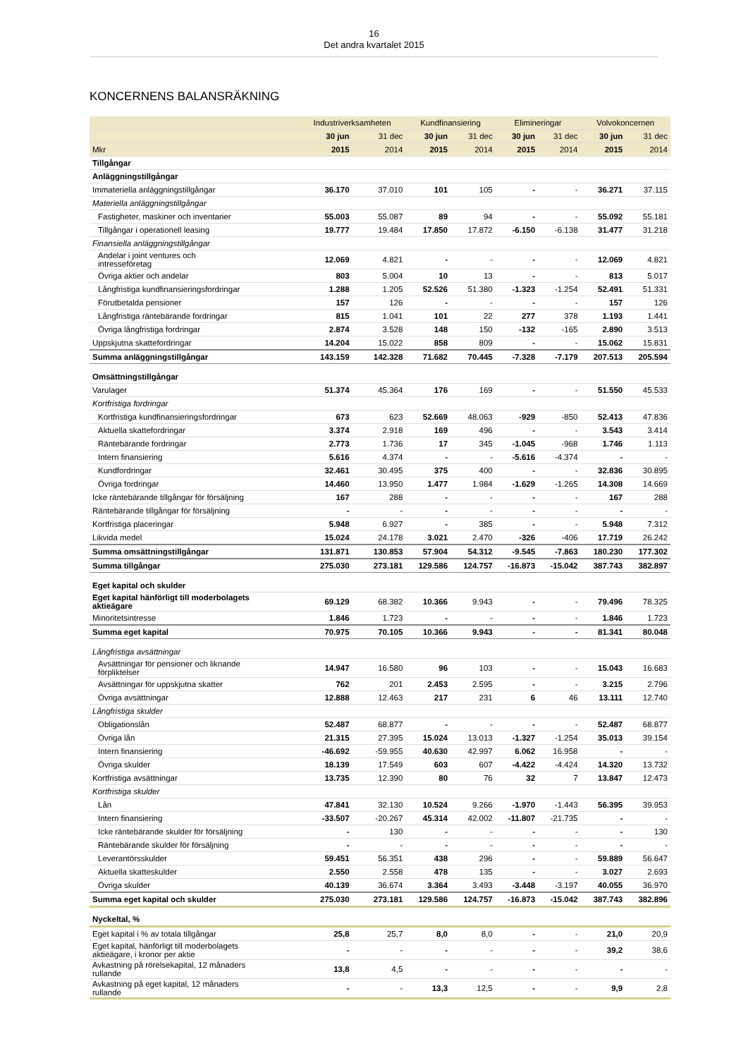16
Det andra kvartalet 2015
KONCERNENS BALANSRÄKNING
| | Industriverksamheten | | Kundfinansiering | | Elimineringar | | Volvokoncernen | |
| --- | --- | --- | --- | --- | --- | --- | --- | --- |
| | 30 jun | 31 dec | 30 jun | 31 dec | 30 jun | 31 dec | 30 jun | 31 dec |
| Mkr | 2015 | 2014 | 2015 | 2014 | 2015 | 2014 | 2015 | 2014 |
| Tillgångar | | | | | | | | |
| Anläggningstillgångar | | | | | | | | |
| Immateriella anläggningstillgångar | 36.170 | 37.010 | 101 | 105 | - | - | 36.271 | 37.115 |
| Materiella anläggningstillgångar | | | | | | | | |
| Fastigheter, maskiner och inventarier | 55.003 | 55.087 | 89 | 94 | - | - | 55.092 | 55.181 |
| Tillgångar i operationell leasing | 19.777 | 19.484 | 17.850 | 17.872 | -6.150 | -6.138 | 31.477 | 31.218 |
| Finansiella anläggningstillgångar | | | | | | | | |
| Andelar i joint ventures och intresseföretag | 12.069 | 4.821 | - | - | - | - | 12.069 | 4.821 |
| Övriga aktier och andelar | 803 | 5.004 | 10 | 13 | - | - | 813 | 5.017 |
| Långfristiga kundfinansieringsfordringar | 1.288 | 1.205 | 52.526 | 51.380 | -1.323 | -1.254 | 52.491 | 51.331 |
| Förutbetalda pensioner | 157 | 126 | - | - | - | - | 157 | 126 |
| Långfristiga räntebärande fordringar | 815 | 1.041 | 101 | 22 | 277 | 378 | 1.193 | 1.441 |
| Övriga långfristiga fordringar | 2.874 | 3.528 | 148 | 150 | -132 | -165 | 2.890 | 3.513 |
| Uppskjutna skattefordringar | 14.204 | 15.022 | 858 | 809 | - | - | 15.062 | 15.831 |
| Summa anläggningstillgångar | 143.159 | 142.328 | 71.682 | 70.445 | -7.328 | -7.179 | 207.513 | 205.594 |
| Omsättningstillgångar | | | | | | | | |
| Varulager | 51.374 | 45.364 | 176 | 169 | - | - | 51.550 | 45.533 |
| Kortfristiga fordringar | | | | | | | | |
| Kortfristiga kundfinansieringsfordringar | 673 | 623 | 52.669 | 48.063 | -929 | -850 | 52.413 | 47.836 |
| Aktuella skattefordringar | 3.374 | 2.918 | 169 | 496 | - | - | 3.543 | 3.414 |
| Räntebärande fordringar | 2.773 | 1.736 | 17 | 345 | -1.045 | -968 | 1.746 | 1.113 |
| Intern finansiering | 5.616 | 4.374 | - | - | -5.616 | -4.374 | - | - |
| Kundfordringar | 32.461 | 30.495 | 375 | 400 | - | - | 32.836 | 30.895 |
| Övriga fordringar | 14.460 | 13.950 | 1.477 | 1.984 | -1.629 | -1.265 | 14.308 | 14.669 |
| Icke räntebärande tillgångar för försäljning | 167 | 288 | - | - | - | - | 167 | 288 |
| Räntebärande tillgångar för försäljning | - | - | - | - | - | - | - | - |
| Kortfristiga placeringar | 5.948 | 6.927 | - | 385 | - | - | 5.948 | 7.312 |
| Likvida medel | 15.024 | 24.178 | 3.021 | 2.470 | -326 | -406 | 17.719 | 26.242 |
| Summa omsättningstillgångar | 131.871 | 130.853 | 57.904 | 54.312 | -9.545 | -7.863 | 180.230 | 177.302 |
| Summa tillgångar | 275.030 | 273.181 | 129.586 | 124.757 | -16.873 | -15.042 | 387.743 | 382.897 |
| Eget kapital och skulder | | | | | | | | |
| Eget kapital hänförligt till moderbolagets aktieägare | 69.129 | 68.382 | 10.366 | 9.943 | - | - | 79.496 | 78.325 |
| Minoritetsintresse | 1.846 | 1.723 | - | - | - | - | 1.846 | 1.723 |
| Summa eget kapital | 70.975 | 70.105 | 10.366 | 9.943 | - | - | 81.341 | 80.048 |
| Långfristiga avsättningar | | | | | | | | |
| Avsättningar för pensioner och liknande förpliktelser | 14.947 | 16.580 | 96 | 103 | - | - | 15.043 | 16.683 |
| Avsättningar för uppskjutna skatter | 762 | 201 | 2.453 | 2.595 | - | - | 3.215 | 2.796 |
| Övriga avsättningar | 12.888 | 12.463 | 217 | 231 | 6 | 46 | 13.111 | 12.740 |
| Långfristiga skulder | | | | | | | | |
| Obligationslån | 52.487 | 68.877 | - | - | - | - | 52.487 | 68.877 |
| Övriga lån | 21.315 | 27.395 | 15.024 | 13.013 | -1.327 | -1.254 | 35.013 | 39.154 |
| Intern finansiering | -46.692 | -59.955 | 40.630 | 42.997 | 6.062 | 16.958 | - | - |
| Övriga skulder | 18.139 | 17.549 | 603 | 607 | -4.422 | -4.424 | 14.320 | 13.732 |
| Kortfristiga avsättningar | 13.735 | 12.390 | 80 | 76 | 32 | 7 | 13.847 | 12.473 |
| Kortfristiga skulder | | | | | | | | |
| Lån | 47.841 | 32.130 | 10.524 | 9.266 | -1.970 | -1.443 | 56.395 | 39.953 |
| Intern finansiering | -33.507 | -20.267 | 45.314 | 42.002 | -11.807 | -21.735 | - | - |
| Icke räntebärande skulder för försäljning | - | 130 | - | - | - | - | - | 130 |
| Räntebärande skulder för försäljning | - | - | - | - | - | - | - | - |
| Leverantörsskulder | 59.451 | 56.351 | 438 | 296 | - | - | 59.889 | 56.647 |
| Aktuella skatteskulder | 2.550 | 2.558 | 478 | 135 | - | - | 3.027 | 2.693 |
| Övriga skulder | 40.139 | 36.674 | 3.364 | 3.493 | -3.448 | -3.197 | 40.055 | 36.970 |
| Summa eget kapital och skulder | 275.030 | 273.181 | 129.586 | 124.757 | -16.873 | -15.042 | 387.743 | 382.896 |
| Nyckeltal, % | | | | | | | | |
| Eget kapital i % av totala tillgångar | 25,8 | 25,7 | 8,0 | 8,0 | - | - | 21,0 | 20,9 |
| Eget kapital, hänförligt till moderbolagets aktieägare, i kronor per aktie | - | - | - | - | - | - | 39,2 | 38,6 |
| Avkastning på rörelsekapital, 12 månaders rullande | 13,8 | 4,5 | - | - | - | - | - | - |
| Avkastning på eget kapital, 12 månaders rullande | - | - | 13,3 | 12,5 | - | - | 9,9 | 2,8 |